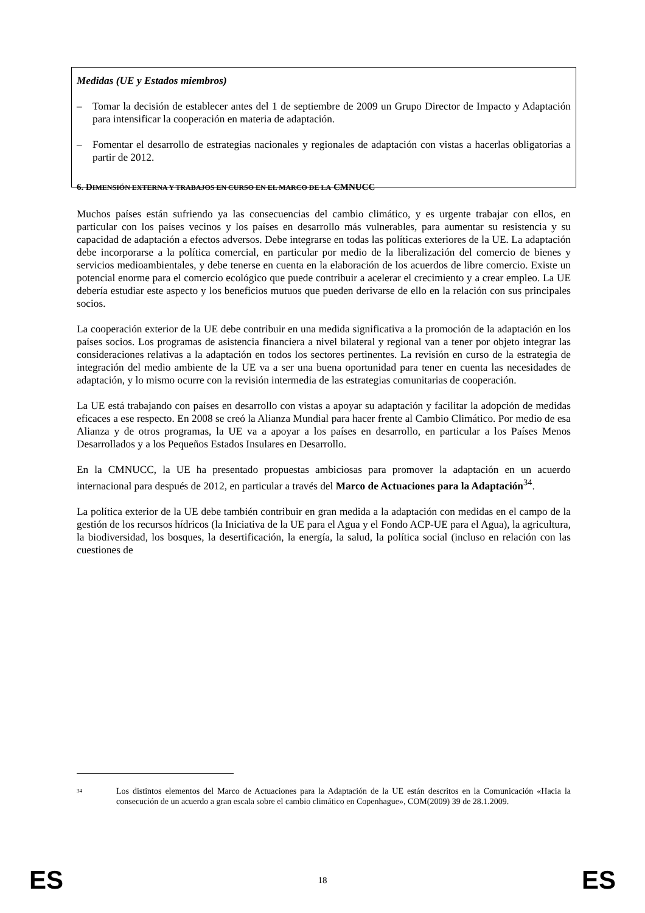Medidas (UE y Estados miembros)
– Tomar la decisión de establecer antes del 1 de septiembre de 2009 un Grupo Director de Impacto y Adaptación para intensificar la cooperación en materia de adaptación.
– Fomentar el desarrollo de estrategias nacionales y regionales de adaptación con vistas a hacerlas obligatorias a partir de 2012.
6. DIMENSIÓN EXTERNA Y TRABAJOS EN CURSO EN EL MARCO DE LA CMNUCC
Muchos países están sufriendo ya las consecuencias del cambio climático, y es urgente trabajar con ellos, en particular con los países vecinos y los países en desarrollo más vulnerables, para aumentar su resistencia y su capacidad de adaptación a efectos adversos. Debe integrarse en todas las políticas exteriores de la UE. La adaptación debe incorporarse a la política comercial, en particular por medio de la liberalización del comercio de bienes y servicios medioambientales, y debe tenerse en cuenta en la elaboración de los acuerdos de libre comercio. Existe un potencial enorme para el comercio ecológico que puede contribuir a acelerar el crecimiento y a crear empleo. La UE debería estudiar este aspecto y los beneficios mutuos que pueden derivarse de ello en la relación con sus principales socios.
La cooperación exterior de la UE debe contribuir en una medida significativa a la promoción de la adaptación en los países socios. Los programas de asistencia financiera a nivel bilateral y regional van a tener por objeto integrar las consideraciones relativas a la adaptación en todos los sectores pertinentes. La revisión en curso de la estrategia de integración del medio ambiente de la UE va a ser una buena oportunidad para tener en cuenta las necesidades de adaptación, y lo mismo ocurre con la revisión intermedia de las estrategias comunitarias de cooperación.
La UE está trabajando con países en desarrollo con vistas a apoyar su adaptación y facilitar la adopción de medidas eficaces a ese respecto. En 2008 se creó la Alianza Mundial para hacer frente al Cambio Climático. Por medio de esa Alianza y de otros programas, la UE va a apoyar a los países en desarrollo, en particular a los Países Menos Desarrollados y a los Pequeños Estados Insulares en Desarrollo.
En la CMNUCC, la UE ha presentado propuestas ambiciosas para promover la adaptación en un acuerdo internacional para después de 2012, en particular a través del Marco de Actuaciones para la Adaptación<sup>34</sup>.
La política exterior de la UE debe también contribuir en gran medida a la adaptación con medidas en el campo de la gestión de los recursos hídricos (la Iniciativa de la UE para el Agua y el Fondo ACP-UE para el Agua), la agricultura, la biodiversidad, los bosques, la desertificación, la energía, la salud, la política social (incluso en relación con las cuestiones de
<sup>34</sup> Los distintos elementos del Marco de Actuaciones para la Adaptación de la UE están descritos en la Comunicación «Hacia la consecución de un acuerdo a gran escala sobre el cambio climático en Copenhague», COM(2009) 39 de 28.1.2009.
ES 18 ES